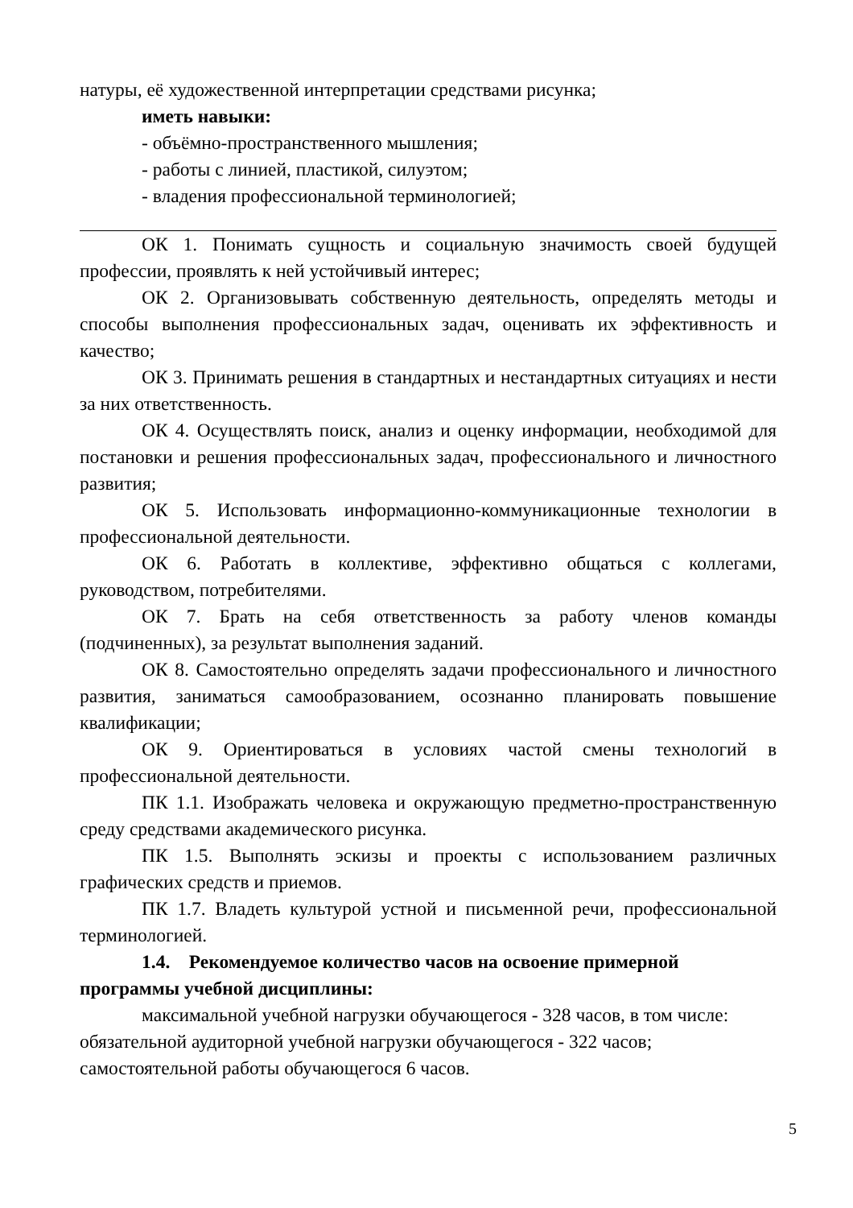натуры, её художественной интерпретации средствами рисунка;
иметь навыки:
- объёмно-пространственного мышления;
- работы с линией, пластикой, силуэтом;
- владения профессиональной терминологией;
ОК 1. Понимать сущность и социальную значимость своей будущей профессии, проявлять к ней устойчивый интерес;
ОК 2. Организовывать собственную деятельность, определять методы и способы выполнения профессиональных задач, оценивать их эффективность и качество;
ОК 3. Принимать решения в стандартных и нестандартных ситуациях и нести за них ответственность.
ОК 4. Осуществлять поиск, анализ и оценку информации, необходимой для постановки и решения профессиональных задач, профессионального и личностного развития;
ОК 5. Использовать информационно-коммуникационные технологии в профессиональной деятельности.
ОК 6. Работать в коллективе, эффективно общаться с коллегами, руководством, потребителями.
ОК 7. Брать на себя ответственность за работу членов команды (подчиненных), за результат выполнения заданий.
ОК 8. Самостоятельно определять задачи профессионального и личностного развития, заниматься самообразованием, осознанно планировать повышение квалификации;
ОК 9. Ориентироваться в условиях частой смены технологий в профессиональной деятельности.
ПК 1.1. Изображать человека и окружающую предметно-пространственную среду средствами академического рисунка.
ПК 1.5. Выполнять эскизы и проекты с использованием различных графических средств и приемов.
ПК 1.7. Владеть культурой устной и письменной речи, профессиональной терминологией.
1.4. Рекомендуемое количество часов на освоение примерной программы учебной дисциплины:
максимальной учебной нагрузки обучающегося - 328 часов, в том числе:
обязательной аудиторной учебной нагрузки обучающегося - 322 часов;
самостоятельной работы обучающегося 6 часов.
5